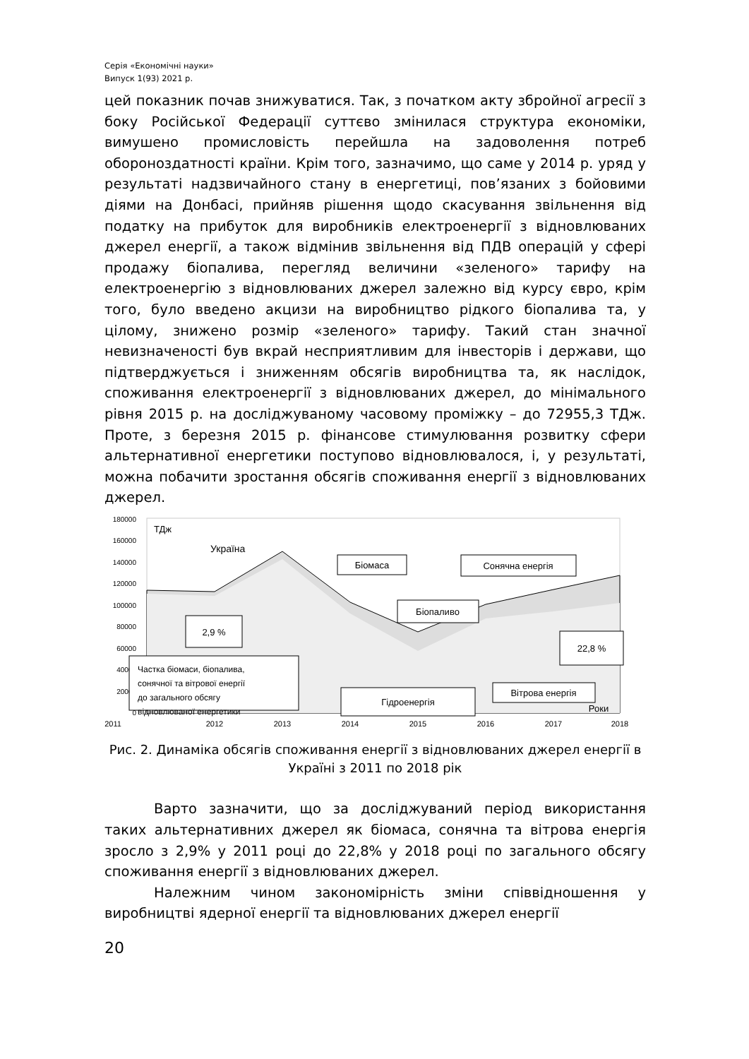Серія «Економічні науки»
Випуск 1(93) 2021 р.
цей показник почав знижуватися. Так, з початком акту збройної агресії з боку Російської Федерації суттєво змінилася структура економіки, вимушено промисловість перейшла на задоволення потреб обороноздатності країни. Крім того, зазначимо, що саме у 2014 р. уряд у результаті надзвичайного стану в енергетиці, пов’язаних з бойовими діями на Донбасі, прийняв рішення щодо скасування звільнення від податку на прибуток для виробників електроенергії з відновлюваних джерел енергії, а також відмінив звільнення від ПДВ операцій у сфері продажу біопалива, перегляд величини «зеленого» тарифу на електроенергію з відновлюваних джерел залежно від курсу євро, крім того, було введено акцизи на виробництво рідкого біопалива та, у цілому, знижено розмір «зеленого» тарифу. Такий стан значної невизначеності був вкрай несприятливим для інвесторів і держави, що підтверджується і зниженням обсягів виробництва та, як наслідок, споживання електроенергії з відновлюваних джерел, до мінімального рівня 2015 р. на досліджуваному часовому проміжку – до 72955,3 ТДж. Проте, з березня 2015 р. фінансове стимулювання розвитку сфери альтернативної енергетики поступово відновлювалося, і, у результаті, можна побачити зростання обсягів споживання енергії з відновлюваних джерел.
180000
160000
140000
120000
100000
80000
60000
40000
20000
0
2011
2012
2013
2014
2015
2016
2017
2018
ТДж
Україна
Біомаса
Сонячна енергія
Біопаливо
2,9 %
22,8 %
Гідроенергія
Вітрова енергія
Роки
Частка біомаси, біопалива,
сонячної та вітрової енергії
до загального обсягу
відновлюваної енергетики
Рис. 2. Динаміка обсягів споживання енергії з відновлюваних джерел енергії в Україні з 2011 по 2018 рік
Варто зазначити, що за досліджуваний період використання таких альтернативних джерел як біомаса, сонячна та вітрова енергія зросло з 2,9% у 2011 році до 22,8% у 2018 році по загального обсягу споживання енергії з відновлюваних джерел.
Належним чином закономірність зміни співвідношення у виробництві ядерної енергії та відновлюваних джерел енергії
20